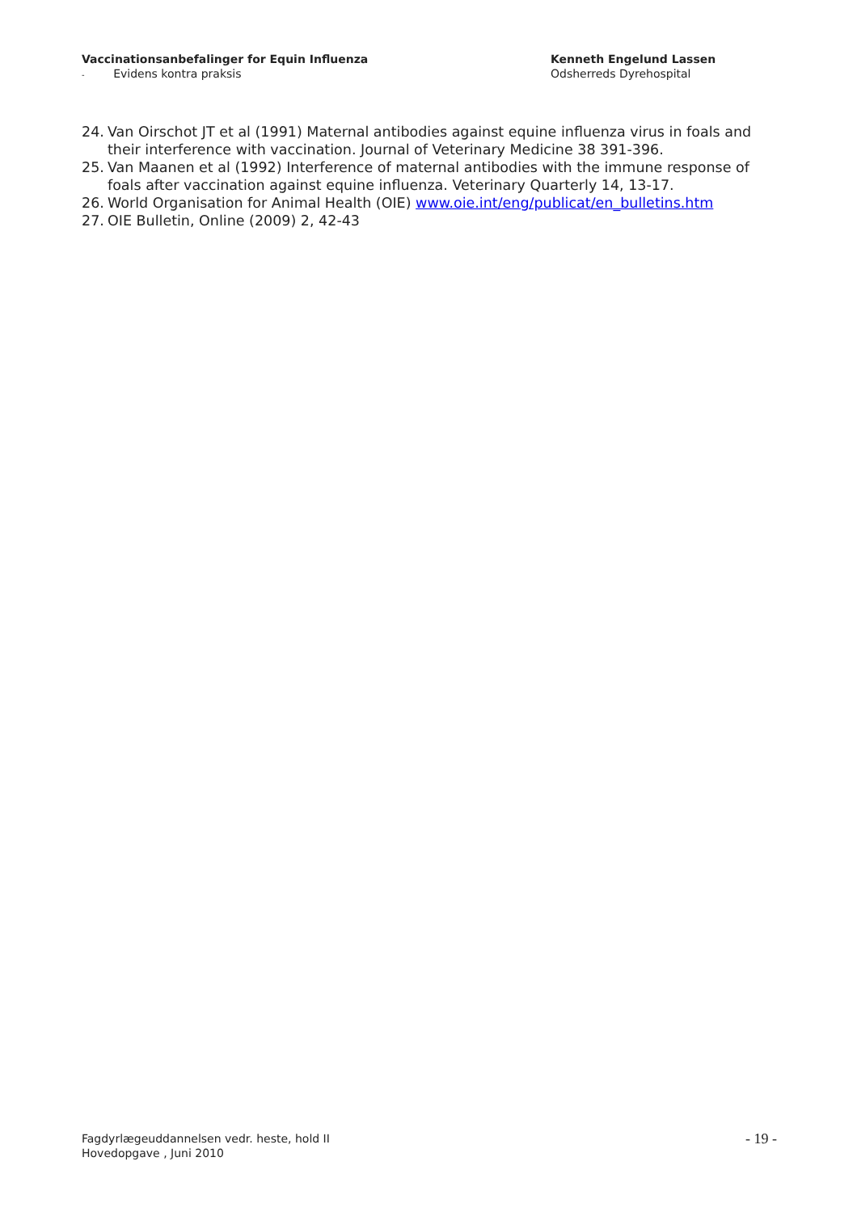Vaccinationsanbefalinger for Equin Influenza
- Evidens kontra praksis
Kenneth Engelund Lassen
Odsherreds Dyrehospital
24. Van Oirschot JT et al (1991) Maternal antibodies against equine influenza virus in foals and their interference with vaccination. Journal of Veterinary Medicine 38 391-396.
25. Van Maanen et al (1992) Interference of maternal antibodies with the immune response of foals after vaccination against equine influenza. Veterinary Quarterly 14, 13-17.
26. World Organisation for Animal Health (OIE) www.oie.int/eng/publicat/en_bulletins.htm
27. OIE Bulletin, Online (2009) 2, 42-43
Fagdyrlægeuddannelsen vedr. heste, hold II
Hovedopgave , Juni 2010
- 19 -